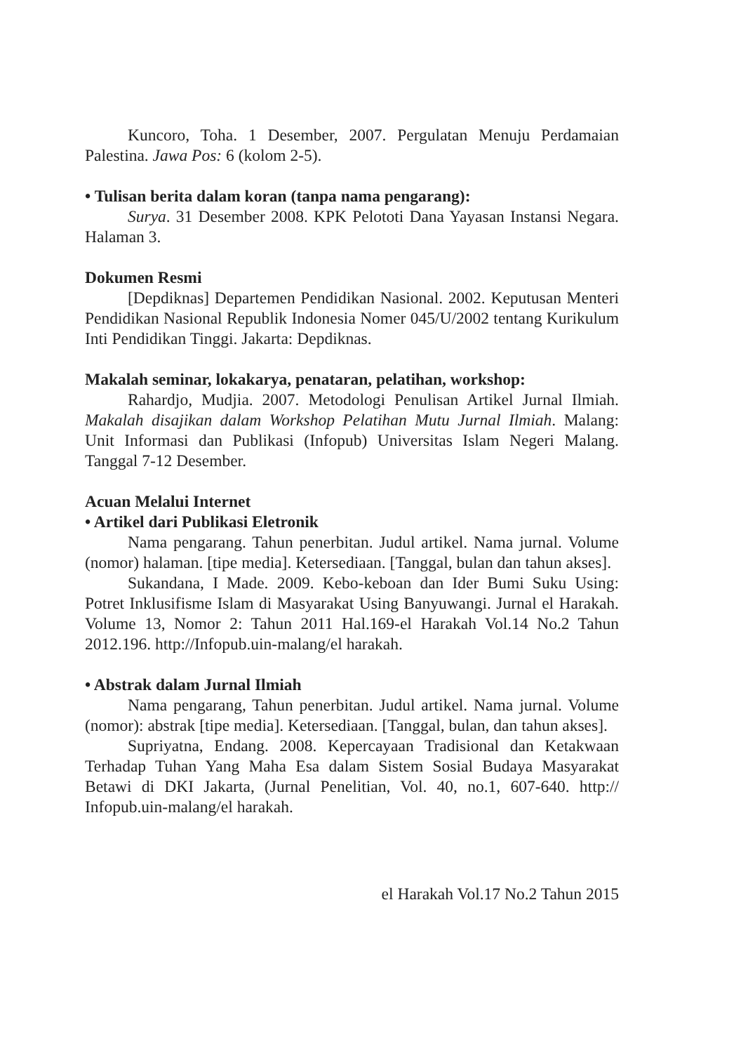Kuncoro, Toha. 1 Desember, 2007. Pergulatan Menuju Perdamaian Palestina. Jawa Pos: 6 (kolom 2-5).
• Tulisan berita dalam koran (tanpa nama pengarang):
Surya. 31 Desember 2008. KPK Pelototi Dana Yayasan Instansi Negara. Halaman 3.
Dokumen Resmi
[Depdiknas] Departemen Pendidikan Nasional. 2002. Keputusan Menteri Pendidikan Nasional Republik Indonesia Nomer 045/U/2002 tentang Kurikulum Inti Pendidikan Tinggi. Jakarta: Depdiknas.
Makalah seminar, lokakarya, penataran, pelatihan, workshop:
Rahardjo, Mudjia. 2007. Metodologi Penulisan Artikel Jurnal Ilmiah. Makalah disajikan dalam Workshop Pelatihan Mutu Jurnal Ilmiah. Malang: Unit Informasi dan Publikasi (Infopub) Universitas Islam Negeri Malang. Tanggal 7-12 Desember.
Acuan Melalui Internet
• Artikel dari Publikasi Eletronik
Nama pengarang. Tahun penerbitan. Judul artikel. Nama jurnal. Volume (nomor) halaman. [tipe media]. Ketersediaan. [Tanggal, bulan dan tahun akses].
Sukandana, I Made. 2009. Kebo-keboan dan Ider Bumi Suku Using: Potret Inklusifisme Islam di Masyarakat Using Banyuwangi. Jurnal el Harakah. Volume 13, Nomor 2: Tahun 2011 Hal.169-el Harakah Vol.14 No.2 Tahun 2012.196. http://Infopub.uin-malang/el harakah.
• Abstrak dalam Jurnal Ilmiah
Nama pengarang, Tahun penerbitan. Judul artikel. Nama jurnal. Volume (nomor): abstrak [tipe media]. Ketersediaan. [Tanggal, bulan, dan tahun akses].
Supriyatna, Endang. 2008. Kepercayaan Tradisional dan Ketakwaan Terhadap Tuhan Yang Maha Esa dalam Sistem Sosial Budaya Masyarakat Betawi di DKI Jakarta, (Jurnal Penelitian, Vol. 40, no.1, 607-640. http:// Infopub.uin-malang/el harakah.
el Harakah Vol.17 No.2 Tahun 2015